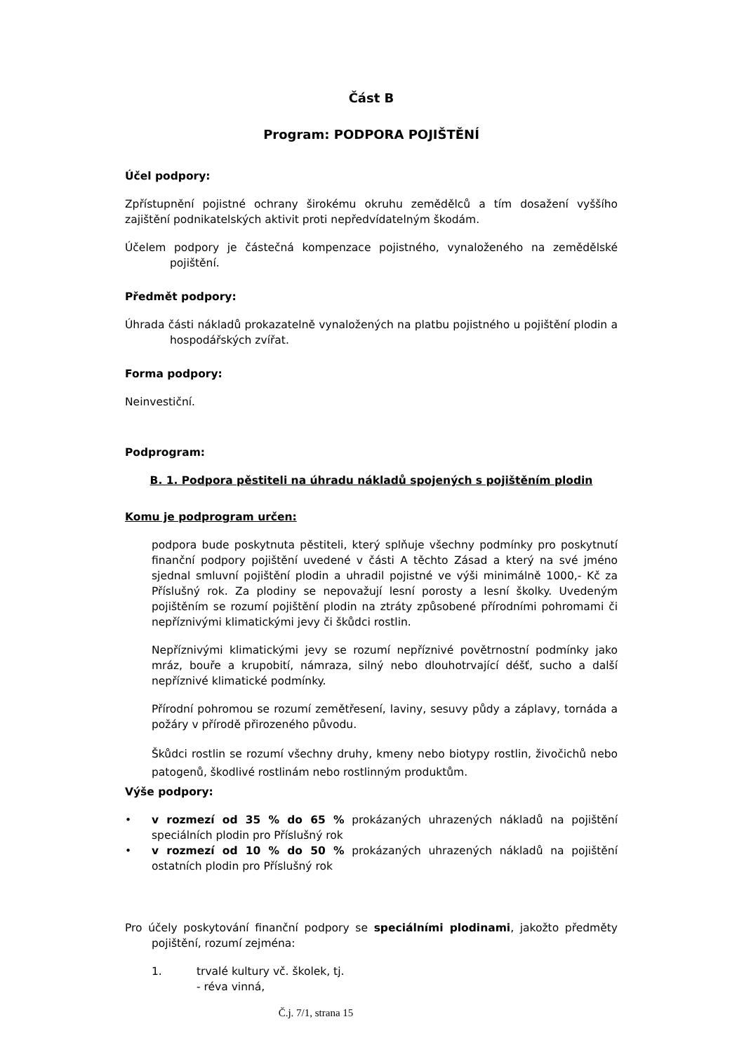Část B
Program: PODPORA POJIŠTĚNÍ
Účel podpory:
Zpřístupnění pojistné ochrany širokému okruhu zemědělců a tím dosažení vyššího zajištění podnikatelských aktivit proti nepředvídatelným škodám.
Účelem podpory je částečná kompenzace pojistného, vynaloženého na zemědělské pojištění.
Předmět podpory:
Úhrada části nákladů prokazatelně vynaložených na platbu pojistného u pojištění plodin a hospodářských zvířat.
Forma podpory:
Neinvestiční.
Podprogram:
B. 1. Podpora pěstiteli na úhradu nákladů spojených s pojištěním plodin
Komu je podprogram určen:
podpora bude poskytnuta pěstiteli, který splňuje všechny podmínky pro poskytnutí finanční podpory pojištění uvedené v části A těchto Zásad a který na své jméno sjednal smluvní pojištění plodin a uhradil pojistné ve výši minimálně 1000,- Kč za Příslušný rok. Za plodiny se nepovažují lesní porosty a lesní školky. Uvedeným pojištěním se rozumí pojištění plodin na ztráty způsobené přírodními pohromami či nepříznivými klimatickými jevy či škůdci rostlin.
Nepříznivými klimatickými jevy se rozumí nepříznivé povětrnostní podmínky jako mráz, bouře a krupobití, námraza, silný nebo dlouhotrvající déšť, sucho a další nepříznivé klimatické podmínky.
Přírodní pohromou se rozumí zemětřesení, laviny, sesuvy půdy a záplavy, tornáda a požáry v přírodě přirozeného původu.
Škůdci rostlin se rozumí všechny druhy, kmeny nebo biotypy rostlin, živočichů nebo patogenů, škodlivé rostlinám nebo rostlinným produktům.
Výše podpory:
• v rozmezí od 35 % do 65 % prokázaných uhrazených nákladů na pojištění speciálních plodin pro Příslušný rok
• v rozmezí od 10 % do 50 % prokázaných uhrazených nákladů na pojištění ostatních plodin pro Příslušný rok
Pro účely poskytování finanční podpory se speciálními plodinami, jakožto předměty pojištění, rozumí zejména:
1. trvalé kultury vč. školek, tj.
- réva vinná,
Č.j. 7/1, strana 15